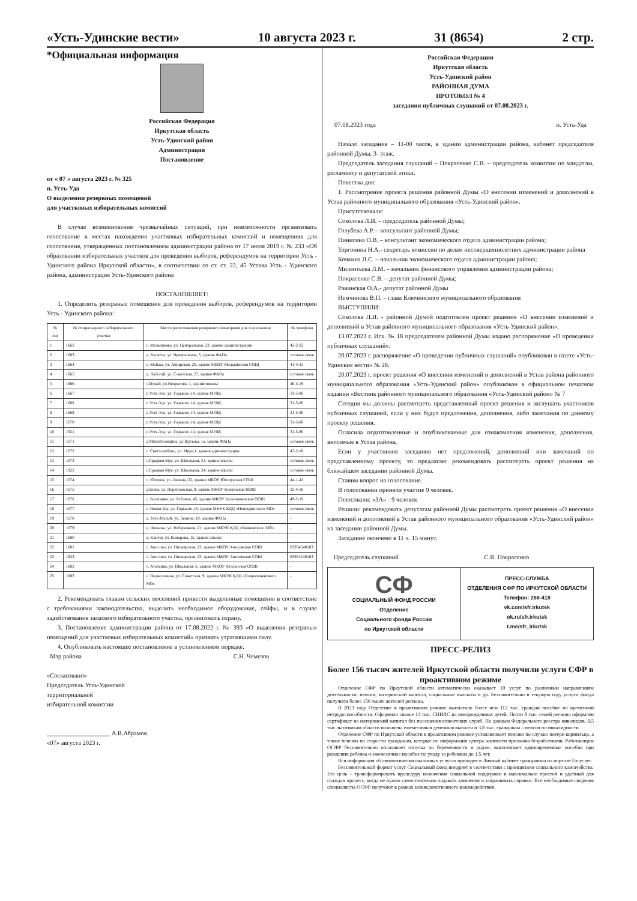«Усть-Удинские вести» 10 августа 2023 г. 31 (8654) 2 стр.
*Официальная информация
Российская Федерация
Иркутская область
Усть-Удинский район
Администрация
Постановление
от « 07 » августа 2023 г. № 325
п. Усть-Уда
О выделении резервных помещений
для участковых избирательных комиссий
В случае возникновения чрезвычайных ситуаций, при невозможности организовать голосование в местах нахождения участковых избирательных комиссий и помещениях для голосования, утвержденных постановлением администрации района от 17 июля 2019 г. № 233 «Об образовании избирательных участков для проведения выборов, референдумов на территории Усть - Удинского района Иркутской области», в соответствии со ст. ст. 22, 45 Устава Усть - Удинского района, администрация Усть-Удинского района
ПОСТАНОВЛЯЕТ:
1. Определить резервные помещения для проведения выборов, референдумов на территории Усть - Удинского района:
| № п\п | № стационарного избирательного участка | Место расположения резервного помещения для голосования | № телефона |
| --- | --- | --- | --- |
| 1 | 1662 | с. Малышевка, ул. Центральная, 23, здание администрации | 42-2-22 |
| 2 | 1663 | д. Халюты, ул. Центральная, 5, здание ФАПа | сотовая связь |
| 3 | 1664 | с. Molька, ул. Ангарская, 20, здание МБОУ Молькинская СОШ | 41-4-33 |
| 4 | 1665 | д. Лабогай, ул. Советская, 27, здание ФАПа | сотовая связь |
| 5 | 1666 | с.Игжей, ул.Некрасова, 1, здание школы | 46-4-19 |
| 6 | 1667 | п.Усть-Уда, ул. Горького,14, здание МРДК | 31-5-80 |
| 7 | 1668 | п.Усть-Уда, ул. Горького,14, здание МРДК | 31-5-80 |
| 8 | 1669 | п.Усть-Уда, ул. Горького,14, здание МРДК | 31-5-80 |
| 9 | 1670 | п.Усть-Уда, ул. Горького,14, здание МРДК | 31-5-80 |
| 10 | 1921 | п.Усть-Уда, ул. Горького,14, здание МРДК | 31-5-80 |
| 11 | 1671 | д.Михайловщина, ул.Ваулова, 1а, здание ФАПа | сотовая связь |
| 12 | 1672 | с. Светлолобово, ул. Мира,1, здание администрации | 47-2-18 |
| 13 | 1673 | с.Средняя Муя, ул. Школьная, 24, здание школы | сотовая связь |
| 14 | 1922 | с.Средняя Муя, ул. Школьная, 24, здание школы | сотовая связь |
| 15 | 1674 | с. Юголок, ул. Ленина, 22, здание МКОУ Юголукская СОШ | 44-1-43 |
| 16 | 1675 | д.Кижа, ул. Партизанская, 9, здание МКОУ Кижинская НОШ | 32-4-16 |
| 17 | 1676 | с. Балаганка, ул. Рабочая, 45, здание МКОУ Балаганкинская ООШ | 49-2-19 |
| 18 | 1677 | с. Новая Уда, ул. Горького,16, здание МКУК КДЦ «Новоудинского МО» | сотовая связь |
| 19 | 1678 | д. Усть-Малой, ул. Ленина, 10, здание ФАПа | - |
| 20 | 1679 | д. Чичкова, ул. Набережная, 21, здание МКУК КДЦ «Чичковского МО» | - |
| 21 | 1680 | д. Ключи, ул. Комарова, 15, здание школы | - |
| 22 | 1681 | с. Аносово, ул. Пионерская, 23, здание МКОУ Аносовская СОШ | 83954540103 |
| 23 | 1923 | с. Аносово, ул. Пионерская, 23, здание МКОУ Аносовская СОШ | 83954540103 |
| 24 | 1682 | с. Аталанка, ул. Школьная, 6, здание МКОУ Аталанская ООШ | - |
| 25 | 1683 | с. Подволочное, ул. Советская, 9, здание МКУК КДЦ «Подволоченского МО» | - |
2. Рекомендовать главам сельских поселений привести выделенные помещения в соответствие с требованиями законодательства, выделить необходимое оборудование, сейфы, и в случае задействования запасного избирательного участка, организовать охрану.
3. Постановление администрации района от 17.08.2022 г. № 393 «О выделении резервных помещений для участковых избирательных комиссий» признать утратившими силу.
4. Опубликовать настоящее постановление в установленном порядке.
Мэр района С.Н. Чемезов
«Согласовано»
Председатель Усть-Удинской
территориальной
избирательной комиссии
____________________ А.В.Абрамов
«07» августа 2023 г.
Российская Федерация
Иркутская область
Усть-Удинский район
РАЙОННАЯ ДУМА
ПРОТОКОЛ № 4
заседания публичных слушаний от 07.08.2023 г.
07.08.2023 года п. Усть-Уда
Начало заседания – 11-00 часов, в здании администрации района, кабинет председателя районной Думы, 3- этаж.
Председатель заседания слушаний – Покрасенко С.В. – председатель комиссии по мандатам, регламенту и депутатской этики.
Повестка дня:
1. Рассмотрение проекта решения районной Думы «О внесении изменений и дополнений в Устав районного муниципального образования «Усть-Удинский район».
Присутствовали:
Соколова Л.И. – председатель районной Думы;
Голубева А.Р. – консультант районной Думы;
Пинигина О.В. – консультант экономического отдела администрации района;
Торгонина Н.А.- секретарь комиссии по делам несовершеннолетних администрации района
Кочкина Л.С. – начальник экономического отдела администрации района;
Милентьева Л.М. – начальник финансового управления администрации района;
Покрасенко С.В. – депутат районной Думы;
Равинская О.А.- депутат районной Думы
Немчинова В.П. – глава Ключинского муниципального образования
ВЫСТУПИЛИ:
Соколова Л.И. - районной Думой подготовлен проект решения «О внесении изменений и дополнений в Устав районного муниципального образования «Усть-Удинский район».
13.07.2023 г. Исх. № 18 председателем районной Думы издано распоряжение «О проведении публичных слушаний».
20.07.2023 г. распоряжение «О проведении публичных слушаний» опубликован в газете «Усть-Удинские вести» № 28.
20.07.2023 г. проект решения «О внесении изменений и дополнений в Устав района районного муниципального образования «Усть-Удинский район» опубликован в официальном печатном издании «Вестник районного муниципального образования «Усть-Удинский район» № 7
Сегодня мы должны рассмотреть представленный проект решения и заслушать участников публичных слушаний, если у них будут предложения, дополнения, либо замечания по данному проекту решения.
Огласила подготовленные и опубликованные для ознакомления изменения, дополнения, вносимые в Устав района.
Если у участников заседания нет предложений, дополнений или замечаний по представленному проекту, то предлагаю рекомендовать рассмотреть проект решения на ближайшем заседании районной Думы.
Ставим вопрос на голосование.
В голосовании приняли участие 9 человек.
Голосовали: «ЗА» - 9 человек
Решили: рекомендовать депутатам районной Думы рассмотреть проект решения «О внесении изменений и дополнений в Устав районного муниципального образования «Усть-Удинский район» на заседании районной Думы.
Заседание окончено в 11 ч. 15 минут.
Председатель слушаний С.В. Покрасенко
СФ
СОЦИАЛЬНЫЙ ФОНД РОССИИ
Отделение
Социального фонда России
по Иркутской области
ПРЕСС-СЛУЖБА
ОТДЕЛЕНИЯ СФР ПО ИРКУТСКОЙ ОБЛАСТИ
Телефон: 268-418
vk.com/sfr.irkutsk
ok.ru/sfr.irkutsk
t.me/sfr_irkutsk
ПРЕСС-РЕЛИЗ
Более 156 тысяч жителей Иркутской области получили услуги СФР в проактивном режиме
Отделение СФР по Иркутской области автоматически оказывает 10 услуг по различным направлениям деятельности: пенсии, материнский капитал, социальные выплаты и др. Беззаявительно в текущем году услуги фонда получили более 156 тысяч жителей региона.
В 2023 году Отделение в проактивном режиме выплатило более чем 112 тыс. граждан пособие по временной нетрудоспособности. Оформило свыше 13 тыс. СНИЛС на новорожденных детей. Почти 8 тыс. семей региона оформлен сертификат на материнский капитал без посещения клиентских служб. По данным Федерального реестра инвалидов, 8,5 тыс.льготникам области назначена ежемесячная денежная выплата и 3,8 тыс. гражданам – пенсия по инвалидности.
Отделение СФР по Иркутской области в проактивном режиме устанавливает пенсию по случаю потери кормильца, а также пенсию по старости гражданам, которые по информации центра занятости признаны безработными. Работающим ОСФР беззаявительно оплачивает отпуска по беременности и родам, выплачивает единовременные пособия при рождении ребенка и ежемесячное пособие по уходу за ребенком до 1,5 лет.
Вся информация об автоматически оказанных услугах приходит в Личный кабинет гражданина на портале Госуслуг.
Беззаявительный формат услуг Социальный фонд внедряет в соответствии с принципами социального казначейства. Его цель – трансформировать процедуру назначения социальной поддержки в максимально простой и удобный для граждан процесс, когда не нужно самостоятельно подавать заявления и запрашивать справки. Все необходимые сведения специалисты ОСФР получают в рамках межведомственного взаимодействия.